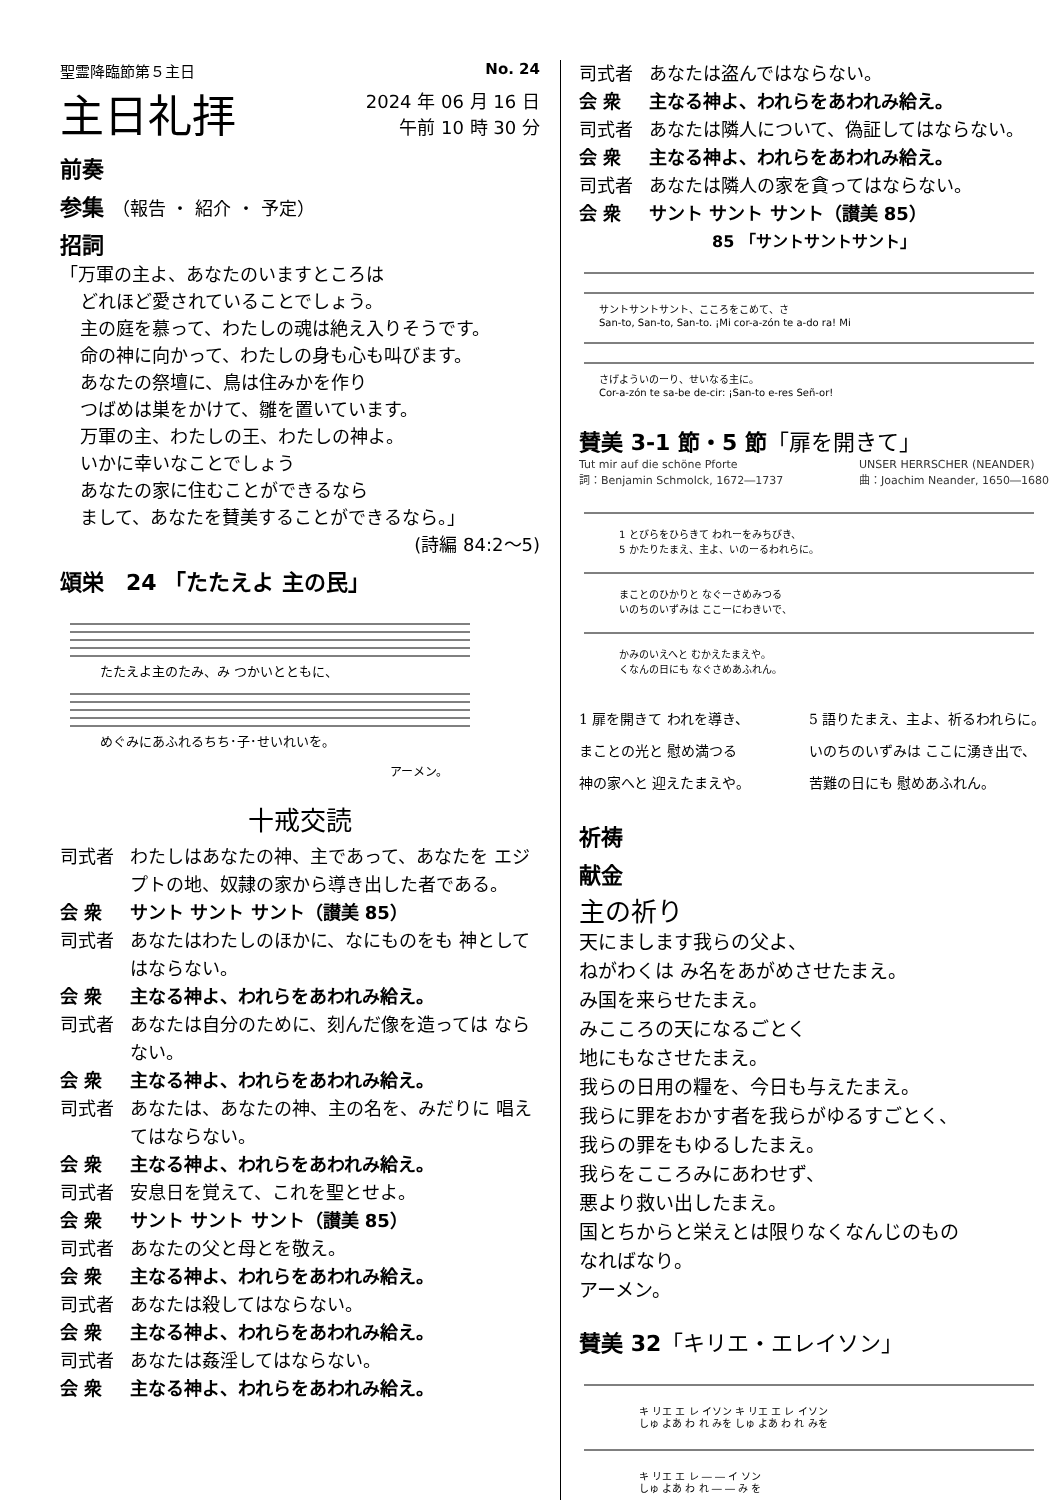聖霊降臨節第５主日 No. 24
主日礼拝
2024 年 06 月 16 日
午前 10 時 30 分
前奏
参集 （報告 ・ 紹介 ・ 予定）
招詞
「万軍の主よ、あなたのいますところは
どれほど愛されていることでしょう。
主の庭を慕って、わたしの魂は絶え入りそうです。
命の神に向かって、わたしの身も心も叫びます。
あなたの祭壇に、鳥は住みかを作り
つばめは巣をかけて、雛を置いています。
万軍の主、わたしの王、わたしの神よ。
いかに幸いなことでしょう
あなたの家に住むことができるなら
まして、あなたを賛美することができるなら。」
(詩編 84:2〜5)
頌栄　24 「たたえよ 主の民」
たたえよ主のたみ、み つかいとともに、
めぐみにあふれるちち･子･せいれいを。
アーメン。
十戒交読
司式者 わたしはあなたの神、主であって、あなたを エジプトの地、奴隷の家から導き出した者である。
会 衆 サント サント サント（讃美 85）
司式者 あなたはわたしのほかに、なにものをも 神としてはならない。
会 衆 主なる神よ、われらをあわれみ給え。
司式者 あなたは自分のために、刻んだ像を造っては ならない。
会 衆 主なる神よ、われらをあわれみ給え。
司式者 あなたは、あなたの神、主の名を、みだりに 唱えてはならない。
会 衆 主なる神よ、われらをあわれみ給え。
司式者 安息日を覚えて、これを聖とせよ。
会 衆 サント サント サント（讃美 85）
司式者 あなたの父と母とを敬え。
会 衆 主なる神よ、われらをあわれみ給え。
司式者 あなたは殺してはならない。
会 衆 主なる神よ、われらをあわれみ給え。
司式者 あなたは姦淫してはならない。
会 衆 主なる神よ、われらをあわれみ給え。
司式者 あなたは盗んではならない。
会 衆 主なる神よ、われらをあわれみ給え。
司式者 あなたは隣人について、偽証してはならない。
会 衆 主なる神よ、われらをあわれみ給え。
司式者 あなたは隣人の家を貪ってはならない。
会 衆 サント サント サント（讃美 85）
85 「サントサントサント」
サントサントサント、こころをこめて、さ
San-to, San-to, San-to. ¡Mi cor-a-zón te a-do ra! Mi
さげよういのーり、せいなる主に。
Cor-a-zón te sa-be de-cir: ¡San-to e-res Señ-or!
賛美 3-1 節・5 節「扉を開きて」
Tut mir auf die schöne Pforte
詞：Benjamin Schmolck, 1672―1737 UNSER HERRSCHER (NEANDER)
曲：Joachim Neander, 1650―1680
1 とびらをひらきて われーをみちびき、
5 かたりたまえ、主よ、いのーるわれらに。
まことのひかりと なぐーさめみつる
いのちのいずみは ここーにわきいで、
かみのいえへと むかえたまえや。
くなんの日にも なぐさめあふれん。
1 扉を開きて われを導き、
まことの光と 慰め満つる
神の家へと 迎えたまえや。
5 語りたまえ、主よ、祈るわれらに。
いのちのいずみは ここに湧き出で、
苦難の日にも 慰めあふれん。
祈祷
献金
主の祈り
天にまします我らの父よ、
ねがわくは み名をあがめさせたまえ。
み国を来らせたまえ。
みこころの天になるごとく
地にもなさせたまえ。
我らの日用の糧を、今日も与えたまえ。
我らに罪をおかす者を我らがゆるすごとく、
我らの罪をもゆるしたまえ。
我らをこころみにあわせず、
悪より救い出したまえ。
国とちからと栄えとは限りなくなんじのもの
なればなり。
アーメン。
賛美 32「キリエ・エレイソン」
キ リエ エ レ イソン キ リエ エ レ イソン
しゅ よあ わ れ みを しゅ よあ わ れ みを
キ リエ エ レ ― ― イ ソン
しゅ よあ わ れ ― ― み を